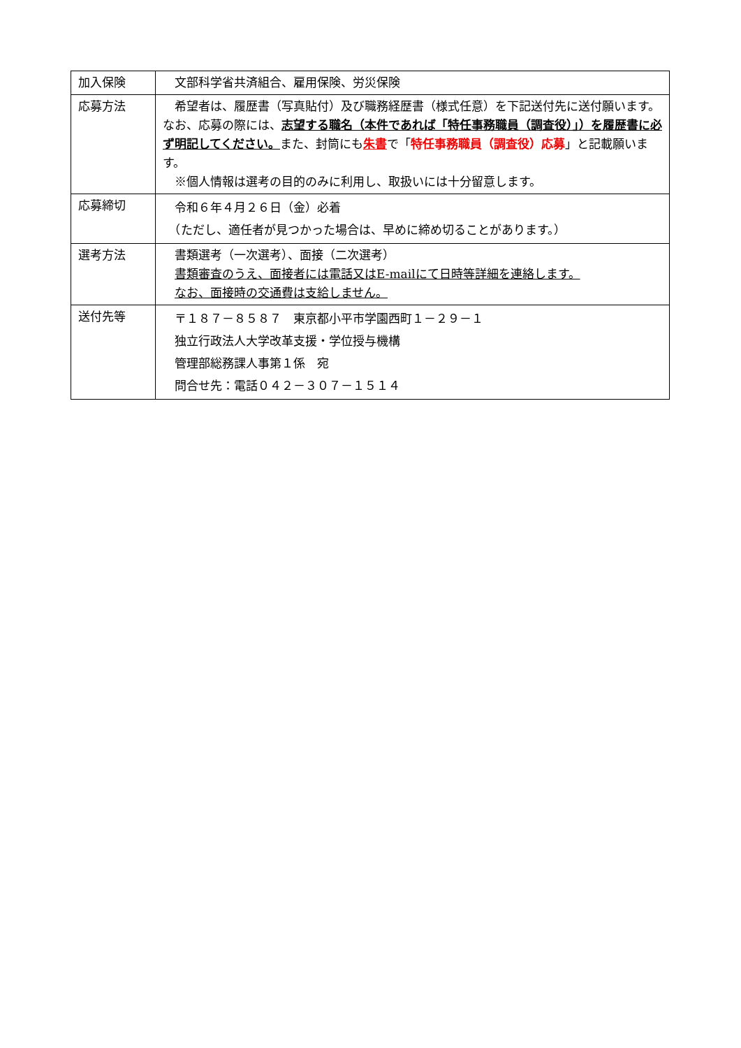| 加入保険 | 文部科学省共済組合、雇用保険、労災保険 |
| 応募方法 | 希望者は、履歴書（写真貼付）及び職務経歴書（様式任意）を下記送付先に送付願います。なお、応募の際には、 志望する職名（本件であれば「特任事務職員（調査役）」）を履歴書に必ず明記してください。 また、封筒にも 朱書 で「 特任事務職員（調査役）応募 」と記載願います。 ※個人情報は選考の目的のみに利用し、取扱いには十分留意します。 |
| 応募締切 | 令和６年４月２６日（金）必着 （ただし、適任者が見つかった場合は、早めに締め切ることがあります。） |
| 選考方法 | 書類選考（一次選考）、面接（二次選考） 書類審査のうえ、面接者には電話又はE-mailにて日時等詳細を連絡します。 なお、面接時の交通費は支給しません。 |
| 送付先等 | 〒１８７－８５８７ 東京都小平市学園西町１－２９－１ 独立行政法人大学改革支援・学位授与機構 管理部総務課人事第１係 宛 問合せ先：電話０４２－３０７－１５１４ |